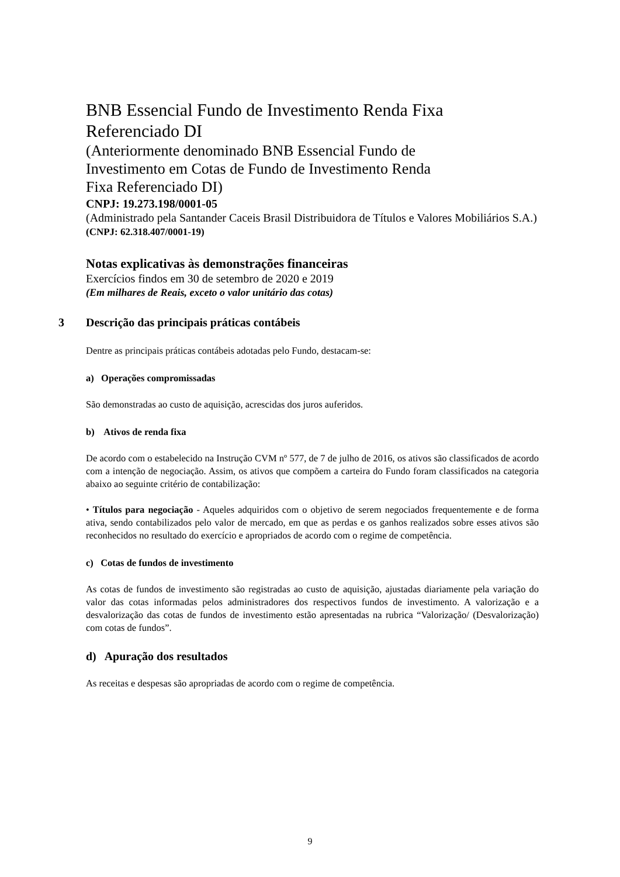BNB Essencial Fundo de Investimento Renda Fixa
Referenciado DI
(Anteriormente denominado BNB Essencial Fundo de
Investimento em Cotas de Fundo de Investimento Renda
Fixa Referenciado DI)
CNPJ: 19.273.198/0001-05
(Administrado pela Santander Caceis Brasil Distribuidora de Títulos e Valores Mobiliários S.A.)
(CNPJ: 62.318.407/0001-19)
Notas explicativas às demonstrações financeiras
Exercícios findos em 30 de setembro de 2020 e 2019
(Em milhares de Reais, exceto o valor unitário das cotas)
3 Descrição das principais práticas contábeis
Dentre as principais práticas contábeis adotadas pelo Fundo, destacam-se:
a) Operações compromissadas
São demonstradas ao custo de aquisição, acrescidas dos juros auferidos.
b) Ativos de renda fixa
De acordo com o estabelecido na Instrução CVM nº 577, de 7 de julho de 2016, os ativos são classificados de acordo com a intenção de negociação. Assim, os ativos que compõem a carteira do Fundo foram classificados na categoria abaixo ao seguinte critério de contabilização:
• Títulos para negociação - Aqueles adquiridos com o objetivo de serem negociados frequentemente e de forma ativa, sendo contabilizados pelo valor de mercado, em que as perdas e os ganhos realizados sobre esses ativos são reconhecidos no resultado do exercício e apropriados de acordo com o regime de competência.
c) Cotas de fundos de investimento
As cotas de fundos de investimento são registradas ao custo de aquisição, ajustadas diariamente pela variação do valor das cotas informadas pelos administradores dos respectivos fundos de investimento. A valorização e a desvalorização das cotas de fundos de investimento estão apresentadas na rubrica “Valorização/ (Desvalorização) com cotas de fundos”.
d) Apuração dos resultados
As receitas e despesas são apropriadas de acordo com o regime de competência.
9